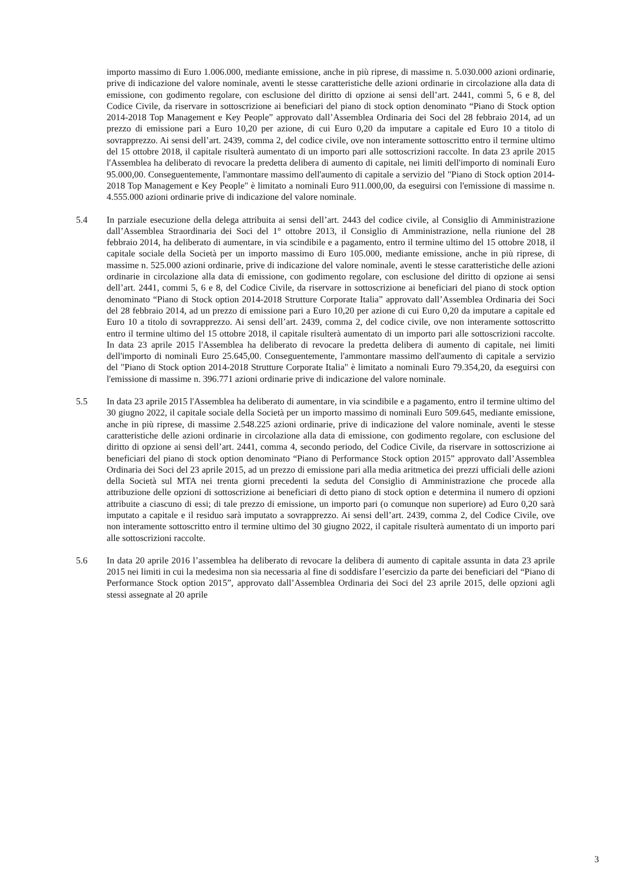importo massimo di Euro 1.006.000, mediante emissione, anche in più riprese, di massime n. 5.030.000 azioni ordinarie, prive di indicazione del valore nominale, aventi le stesse caratteristiche delle azioni ordinarie in circolazione alla data di emissione, con godimento regolare, con esclusione del diritto di opzione ai sensi dell’art. 2441, commi 5, 6 e 8, del Codice Civile, da riservare in sottoscrizione ai beneficiari del piano di stock option denominato “Piano di Stock option 2014-2018 Top Management e Key People” approvato dall’Assemblea Ordinaria dei Soci del 28 febbraio 2014, ad un prezzo di emissione pari a Euro 10,20 per azione, di cui Euro 0,20 da imputare a capitale ed Euro 10 a titolo di sovrapprezzo. Ai sensi dell’art. 2439, comma 2, del codice civile, ove non interamente sottoscritto entro il termine ultimo del 15 ottobre 2018, il capitale risulterà aumentato di un importo pari alle sottoscrizioni raccolte. In data 23 aprile 2015 l'Assemblea ha deliberato di revocare la predetta delibera di aumento di capitale, nei limiti dell'importo di nominali Euro 95.000,00. Conseguentemente, l'ammontare massimo dell'aumento di capitale a servizio del "Piano di Stock option 2014-2018 Top Management e Key People" è limitato a nominali Euro 911.000,00, da eseguirsi con l'emissione di massime n. 4.555.000 azioni ordinarie prive di indicazione del valore nominale.
5.4 In parziale esecuzione della delega attribuita ai sensi dell’art. 2443 del codice civile, al Consiglio di Amministrazione dall’Assemblea Straordinaria dei Soci del 1° ottobre 2013, il Consiglio di Amministrazione, nella riunione del 28 febbraio 2014, ha deliberato di aumentare, in via scindibile e a pagamento, entro il termine ultimo del 15 ottobre 2018, il capitale sociale della Società per un importo massimo di Euro 105.000, mediante emissione, anche in più riprese, di massime n. 525.000 azioni ordinarie, prive di indicazione del valore nominale, aventi le stesse caratteristiche delle azioni ordinarie in circolazione alla data di emissione, con godimento regolare, con esclusione del diritto di opzione ai sensi dell’art. 2441, commi 5, 6 e 8, del Codice Civile, da riservare in sottoscrizione ai beneficiari del piano di stock option denominato “Piano di Stock option 2014-2018 Strutture Corporate Italia” approvato dall’Assemblea Ordinaria dei Soci del 28 febbraio 2014, ad un prezzo di emissione pari a Euro 10,20 per azione di cui Euro 0,20 da imputare a capitale ed Euro 10 a titolo di sovrapprezzo. Ai sensi dell’art. 2439, comma 2, del codice civile, ove non interamente sottoscritto entro il termine ultimo del 15 ottobre 2018, il capitale risulterà aumentato di un importo pari alle sottoscrizioni raccolte. In data 23 aprile 2015 l'Assemblea ha deliberato di revocare la predetta delibera di aumento di capitale, nei limiti dell'importo di nominali Euro 25.645,00. Conseguentemente, l'ammontare massimo dell'aumento di capitale a servizio del "Piano di Stock option 2014-2018 Strutture Corporate Italia" è limitato a nominali Euro 79.354,20, da eseguirsi con l'emissione di massime n. 396.771 azioni ordinarie prive di indicazione del valore nominale.
5.5 In data 23 aprile 2015 l'Assemblea ha deliberato di aumentare, in via scindibile e a pagamento, entro il termine ultimo del 30 giugno 2022, il capitale sociale della Società per un importo massimo di nominali Euro 509.645, mediante emissione, anche in più riprese, di massime 2.548.225 azioni ordinarie, prive di indicazione del valore nominale, aventi le stesse caratteristiche delle azioni ordinarie in circolazione alla data di emissione, con godimento regolare, con esclusione del diritto di opzione ai sensi dell’art. 2441, comma 4, secondo periodo, del Codice Civile, da riservare in sottoscrizione ai beneficiari del piano di stock option denominato “Piano di Performance Stock option 2015” approvato dall’Assemblea Ordinaria dei Soci del 23 aprile 2015, ad un prezzo di emissione pari alla media aritmetica dei prezzi ufficiali delle azioni della Società sul MTA nei trenta giorni precedenti la seduta del Consiglio di Amministrazione che procede alla attribuzione delle opzioni di sottoscrizione ai beneficiari di detto piano di stock option e determina il numero di opzioni attribuite a ciascuno di essi; di tale prezzo di emissione, un importo pari (o comunque non superiore) ad Euro 0,20 sarà imputato a capitale e il residuo sarà imputato a sovrapprezzo. Ai sensi dell’art. 2439, comma 2, del Codice Civile, ove non interamente sottoscritto entro il termine ultimo del 30 giugno 2022, il capitale risulterà aumentato di un importo pari alle sottoscrizioni raccolte.
5.6 In data 20 aprile 2016 l’assemblea ha deliberato di revocare la delibera di aumento di capitale assunta in data 23 aprile 2015 nei limiti in cui la medesima non sia necessaria al fine di soddisfare l’esercizio da parte dei beneficiari del “Piano di Performance Stock option 2015”, approvato dall’Assemblea Ordinaria dei Soci del 23 aprile 2015, delle opzioni agli stessi assegnate al 20 aprile
3